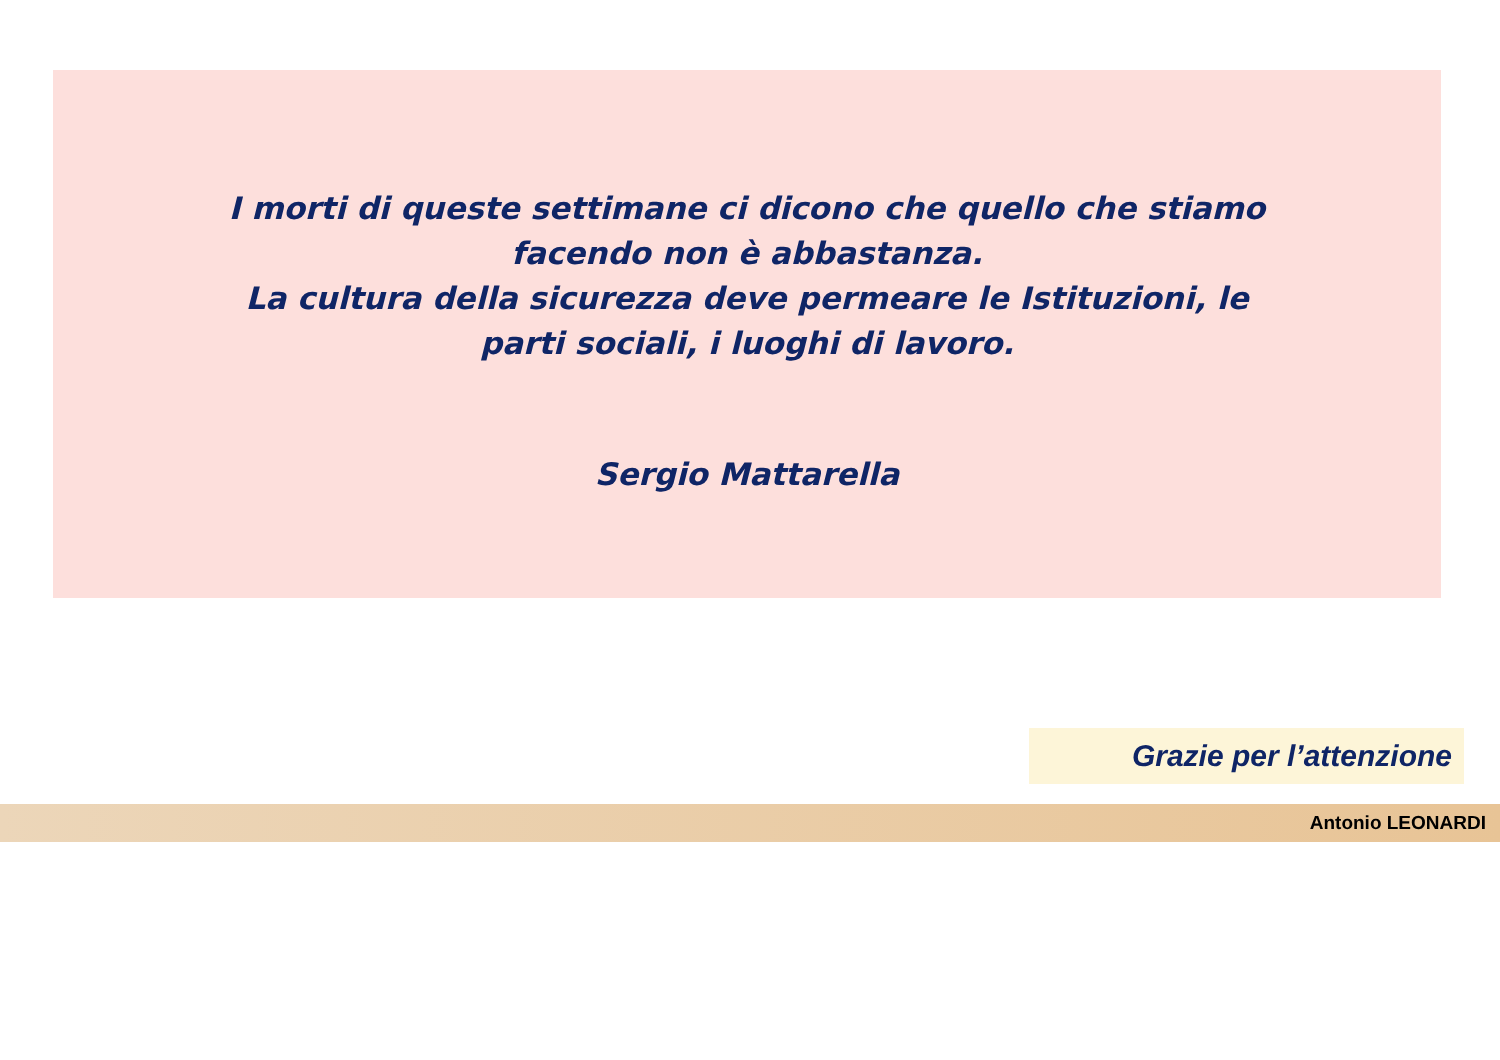I morti di queste settimane ci dicono che quello che stiamo facendo non è abbastanza.
La cultura della sicurezza deve permeare le Istituzioni, le parti sociali, i luoghi di lavoro.
Sergio Mattarella
Grazie per l’attenzione
Antonio LEONARDI